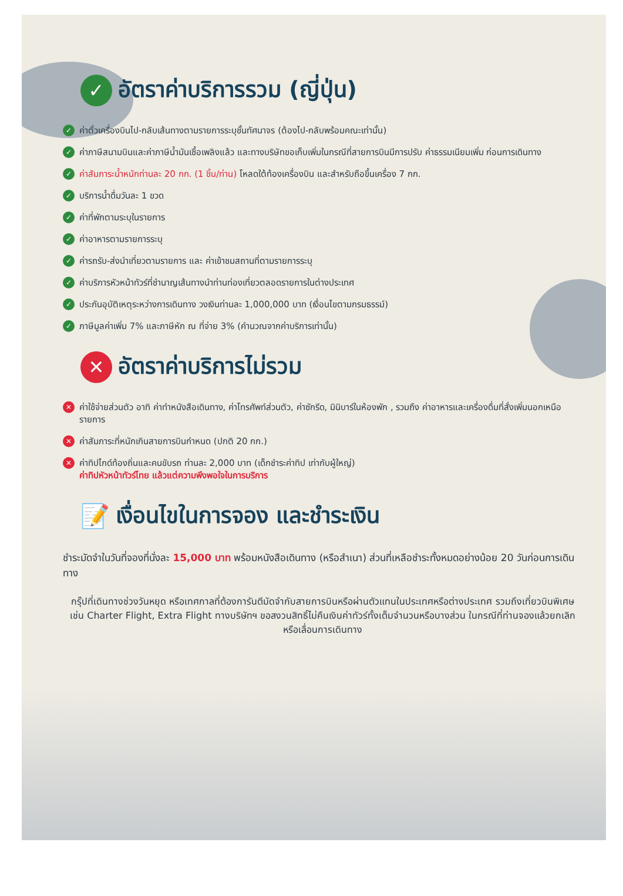✓ อัตราค่าบริการรวม (ญี่ปุ่น)
✓ ค่าตั๋วเครื่องบินไป-กลับเส้นทางตามรายการระบุชั้นทัศนาจร (ต้องไป-กลับพร้อมคณะเท่านั้น)
✓ ค่าภาษีสนามบินและค่าภาษีน้ำมันเชื้อเพลิงแล้ว และทางบริษัทขอเก็บเพิ่มในกรณีที่สายการบินมีการปรับ ค่าธรรมเนียมเพิ่ม ก่อนการเดินทาง
✓ ค่าสัมภาระน้ำหนักท่านละ 20 กก. (1 ชิ้น/ท่าน) โหลดใต้ท้องเครื่องบิน และสำหรับถือขึ้นเครื่อง 7 กก.
✓ บริการน้ำดื่มวันละ 1 ขวด
✓ ค่าที่พักตามระบุในรายการ
✓ ค่าอาหารตามรายการระบุ
✓ ค่ารถรับ-ส่งนำเที่ยวตามรายการ และ ค่าเข้าชมสถานที่ตามรายการระบุ
✓ ค่าบริการหัวหน้าทัวร์ที่ชำนาญเส้นทางนำท่านท่องเที่ยวตลอดรายการในต่างประเทศ
✓ ประกันอุบัติเหตุระหว่างการเดินทาง วงเงินท่านละ 1,000,000 บาท (เงื่อนไขตามกรมธรรม์)
✓ ภาษีมูลค่าเพิ่ม 7% และภาษีหัก ณ ที่จ่าย 3% (คำนวณจากค่าบริการเท่านั้น)
✕ อัตราค่าบริการไม่รวม
✕ ค่าใช้จ่ายส่วนตัว อาทิ ค่าทำหนังสือเดินทาง, ค่าโทรศัพท์ส่วนตัว, ค่าซักรีด, มินิบาร์ในห้องพัก , รวมถึง ค่าอาหารและเครื่องดื่มที่สั่งเพิ่มนอกเหนือรายการ
✕ ค่าสัมภาระที่หนักเกินสายการบินกำหนด (ปกติ 20 กก.)
✕ ค่าทิปไกด์ท้องถิ่นและคนขับรถ ท่านละ 2,000 บาท (เด็กชำระค่าทิป เท่ากับผู้ใหญ่)
ค่าทิปหัวหน้าทัวร์ไทย แล้วแต่ความพึงพอใจในการบริการ
📝 เงื่อนไขในการจอง และชำระเงิน
ชำระมัดจำในวันที่จองที่นั่งละ 15,000 บาท พร้อมหนังสือเดินทาง (หรือสำเนา) ส่วนที่เหลือชำระทั้งหมดอย่างน้อย 20 วันก่อนการเดินทาง
กรุ๊ปที่เดินทางช่วงวันหยุด หรือเทศกาลที่ต้องการันตีมัดจำกับสายการบินหรือผ่านตัวแทนในประเทศหรือต่างประเทศ รวมถึงเที่ยวบินพิเศษ เช่น Charter Flight, Extra Flight ทางบริษัทฯ ขอสงวนสิทธิ์ไม่คืนเงินค่าทัวร์ทั้งเต็มจำนวนหรือบางส่วน ในกรณีที่ท่านจองแล้วยกเลิกหรือเลื่อนการเดินทาง